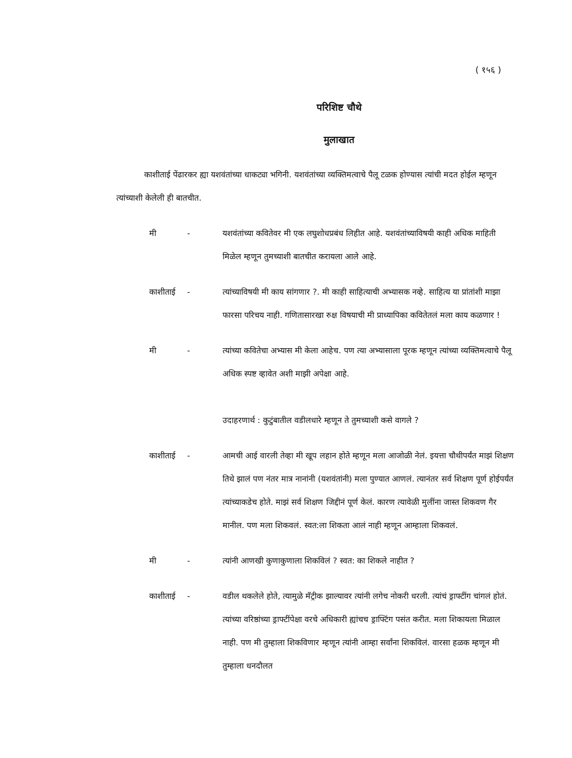( १५६ )
परिशिष्ट चौथे
मुलाखात
काशीताई पेंढारकर ह्या यशवंतांच्या धाकट्या भगिनी. यशवंतांच्या व्यक्तिमत्वाचे पैलू टळक होण्यास त्यांची मदत होईल म्हणून त्यांच्याशी केलेली ही बातचीत.
मी - यशवंतांच्या कवितेवर मी एक लघुशोधप्रबंध लिहीत आहे. यशवंतांच्याविषयी काही अधिक माहिती मिळेल म्हणून तुमच्याशी बातचीत करायला आले आहे.
काशीताई - त्यांच्याविषयी मी काय सांगणार ?. मी काही साहित्याची अभ्यासक नव्हे. साहित्य या प्रांतांशी माझा फारसा परिचय नाही. गणितासारखा रुक्ष विषयाची मी प्राध्यापिका कवितेतलं मला काय कळणार !
मी - त्यांच्या कवितेचा अभ्यास मी केला आहेच. पण त्या अभ्यासाला पूरक म्हणून त्यांच्या व्यक्तिमत्वाचे पैलू अधिक स्पष्ट व्हावेत अशी माझी अपेक्षा आहे.
उदाहरणार्थ : कुटुंबातील वडीलधारे म्हणून ते तुमच्याशी कसे वागले ?
काशीताई - आमची आई वारली तेव्हा मी खूप लहान होते म्हणून मला आजोळी नेलं. इयत्ता चौथीपर्यंत माझं शिक्षण तिथे झालं पण नंतर मात्र नानांनी (यशवंतांनी) मला पुण्यात आणलं. त्यानंतर सर्व शिक्षण पूर्ण होईपर्यंत त्यांच्याकडेच होते. माझं सर्व शिक्षण जिद्दीनं पूर्ण केलं. कारण त्यावेळी मुलींना जास्त शिकवण गैर मानील. पण मला शिकवलं. स्वत:ला शिकता आलं नाही म्हणून आम्हाला शिकवलं.
मी - त्यांनी आणखी कुणाकुणाला शिकविलं ? स्वत: का शिकले नाहीत ?
काशीताई - वडील थकलेले होते, त्यामुळे मॅट्रीक झाल्यावर त्यांनी लगेच नोकरी धरली. त्यांचं ड्राफ्टींग चांगलं होतं. त्यांच्या वरिष्ठांच्या ड्राफ्टींपेक्षा वरचे अधिकारी ह्यांचच ड्राफ्टिंग पसंत करीत. मला शिकायला मिळाल नाही. पण मी तुम्हाला शिकविणार म्हणून त्यांनी आम्हा सर्वांना शिकविलं. वारसा हळक म्हणून मी तुम्हाला धनदौलत